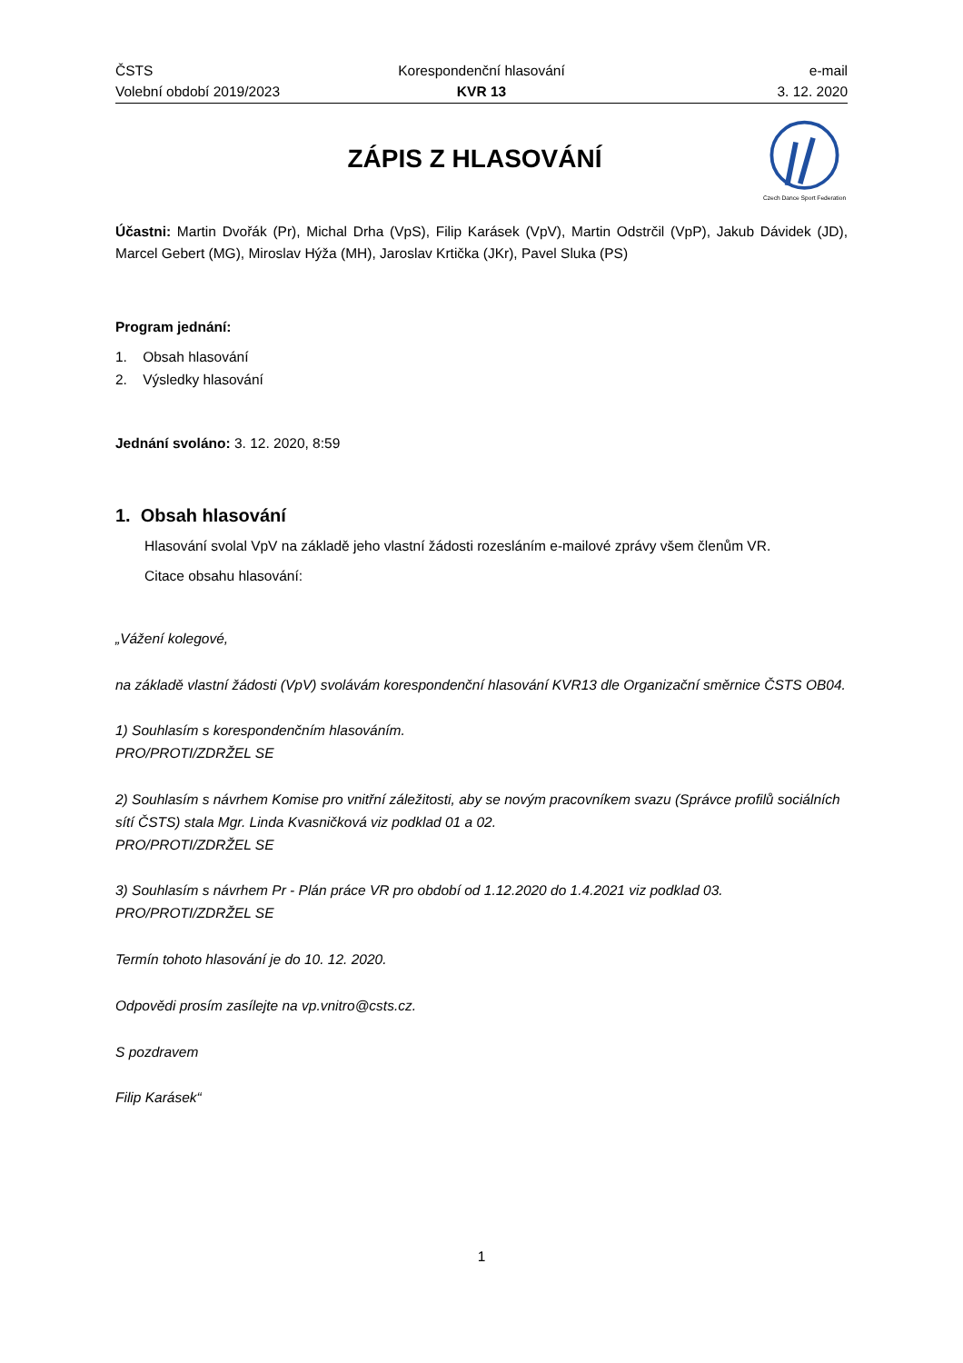ČSTS
Volební období 2019/2023
Korespondenční hlasování
KVR 13
e-mail
3. 12. 2020
ZÁPIS Z HLASOVÁNÍ
Czech Dance Sport Federation
Účastni: Martin Dvořák (Pr), Michal Drha (VpS), Filip Karásek (VpV), Martin Odstrčil (VpP), Jakub Dávidek (JD), Marcel Gebert (MG), Miroslav Hýža (MH), Jaroslav Krtička (JKr), Pavel Sluka (PS)
Program jednání:
1. Obsah hlasování
2. Výsledky hlasování
Jednání svoláno: 3. 12. 2020, 8:59
1. Obsah hlasování
Hlasování svolal VpV na základě jeho vlastní žádosti rozesláním e-mailové zprávy všem členům VR.
Citace obsahu hlasování:
„Vážení kolegové,
na základě vlastní žádosti (VpV) svolávám korespondenční hlasování KVR13 dle Organizační směrnice ČSTS OB04.
1) Souhlasím s korespondenčním hlasováním.
PRO/PROTI/ZDRŽEL SE
2) Souhlasím s návrhem Komise pro vnitřní záležitosti, aby se novým pracovníkem svazu (Správce profilů sociálních sítí ČSTS) stala Mgr. Linda Kvasničková viz podklad 01 a 02.
PRO/PROTI/ZDRŽEL SE
3) Souhlasím s návrhem Pr - Plán práce VR pro období od 1.12.2020 do 1.4.2021 viz podklad 03.
PRO/PROTI/ZDRŽEL SE
Termín tohoto hlasování je do 10. 12. 2020.
Odpovědi prosím zasílejte na vp.vnitro@csts.cz.
S pozdravem
Filip Karásek“
1